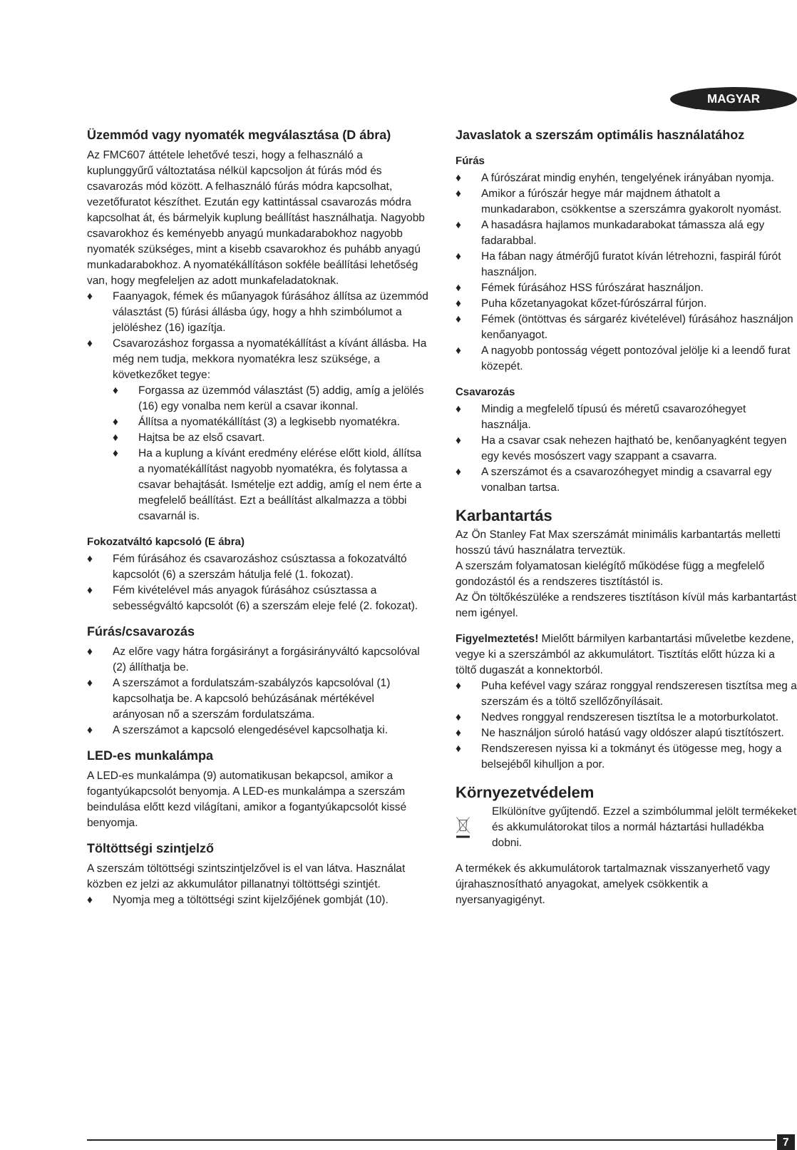MAGYAR
Üzemmód vagy nyomaték megválasztása (D ábra)
Az FMC607 áttétele lehetővé teszi, hogy a felhasználó a kuplunggyűrű változtatása nélkül kapcsoljon át fúrás mód és csavarozás mód között. A felhasználó fúrás módra kapcsolhat, vezetőfuratot készíthet. Ezután egy kattintással csavarozás módra kapcsolhat át, és bármelyik kuplung beállítást használhatja. Nagyobb csavarokhoz és keményebb anyagú munkadarabokhoz nagyobb nyomaték szükséges, mint a kisebb csavarokhoz és puhább anyagú munkadarabokhoz. A nyomatékállításon sokféle beállítási lehetőség van, hogy megfeleljen az adott munkafeladatoknak.
♦ Faanyagok, fémek és műanyagok fúrásához állítsa az üzemmód választást (5) fúrási állásba úgy, hogy a hhh szimbólumot a jelöléshez (16) igazítja.
♦ Csavarozáshoz forgassa a nyomatékállítást a kívánt állásba. Ha még nem tudja, mekkora nyomatékra lesz szüksége, a következőket tegye:
♦ Forgassa az üzemmód választást (5) addig, amíg a jelölés (16) egy vonalba nem kerül a csavar ikonnal.
♦ Állítsa a nyomatékállítást (3) a legkisebb nyomatékra.
♦ Hajtsa be az első csavart.
♦ Ha a kuplung a kívánt eredmény elérése előtt kiold, állítsa a nyomatékállítást nagyobb nyomatékra, és folytassa a csavar behajtását. Ismételje ezt addig, amíg el nem érte a megfelelő beállítást. Ezt a beállítást alkalmazza a többi csavarnál is.
Fokozatváltó kapcsoló (E ábra)
♦ Fém fúrásához és csavarozáshoz csúsztassa a fokozatváltó kapcsolót (6) a szerszám hátulja felé (1. fokozat).
♦ Fém kivételével más anyagok fúrásához csúsztassa a sebességváltó kapcsolót (6) a szerszám eleje felé (2. fokozat).
Fúrás/csavarozás
♦ Az előre vagy hátra forgásirányt a forgásirányváltó kapcsolóval (2) állíthatja be.
♦ A szerszámot a fordulatszám-szabályzós kapcsolóval (1) kapcsolhatja be. A kapcsoló behúzásának mértékével arányosan nő a szerszám fordulatszáma.
♦ A szerszámot a kapcsoló elengedésével kapcsolhatja ki.
LED-es munkalámpa
A LED-es munkalámpa (9) automatikusan bekapcsol, amikor a fogantyúkapcsolót benyomja. A LED-es munkalámpa a szerszám beindulása előtt kezd világítani, amikor a fogantyúkapcsolót kissé benyomja.
Töltöttségi szintjelző
A szerszám töltöttségi szintszintjelzővel is el van látva. Használat közben ez jelzi az akkumulátor pillanatnyi töltöttségi szintjét.
♦ Nyomja meg a töltöttségi szint kijelzőjének gombját (10).
Javaslatok a szerszám optimális használatához
Fúrás
♦ A fúrószárat mindig enyhén, tengelyének irányában nyomja.
♦ Amikor a fúrószár hegye már majdnem áthatolt a munkadarabon, csökkentse a szerszámra gyakorolt nyomást.
♦ A hasadásra hajlamos munkadarabokat támassza alá egy fadarabbal.
♦ Ha fában nagy átmérőjű furatot kíván létrehozni, faspirál fúrót használjon.
♦ Fémek fúrásához HSS fúrószárat használjon.
♦ Puha kőzetanyagokat kőzet-fúrószárral fúrjon.
♦ Fémek (öntöttvas és sárgaréz kivételével) fúrásához használjon kenőanyagot.
♦ A nagyobb pontosság végett pontozóval jelölje ki a leendő furat közepét.
Csavarozás
♦ Mindig a megfelelő típusú és méretű csavarozóhegyet használja.
♦ Ha a csavar csak nehezen hajtható be, kenőanyagként tegyen egy kevés mosószert vagy szappant a csavarra.
♦ A szerszámot és a csavarozóhegyet mindig a csavarral egy vonalban tartsa.
Karbantartás
Az Ön Stanley Fat Max szerszámát minimális karbantartás melletti hosszú távú használatra terveztük.
A szerszám folyamatosan kielégítő működése függ a megfelelő gondozástól és a rendszeres tisztítástól is.
Az Ön töltőkészüléke a rendszeres tisztításon kívül más karbantartást nem igényel.
Figyelmeztetés! Mielőtt bármilyen karbantartási műveletbe kezdene, vegye ki a szerszámból az akkumulátort. Tisztítás előtt húzza ki a töltő dugaszát a konnektorból.
♦ Puha kefével vagy száraz ronggyal rendszeresen tisztítsa meg a szerszám és a töltő szellőzőnyílásait.
♦ Nedves ronggyal rendszeresen tisztítsa le a motorburkolatot.
♦ Ne használjon súroló hatású vagy oldószer alapú tisztítószert.
♦ Rendszeresen nyissa ki a tokmányt és ütögesse meg, hogy a belsejéből kihulljon a por.
Környezetvédelem
Elkülönítve gyűjtendő. Ezzel a szimbólummal jelölt termékeket és akkumulátorokat tilos a normál háztartási hulladékba dobni.
A termékek és akkumulátorok tartalmaznak visszanyerhető vagy újrahasznosítható anyagokat, amelyek csökkentik a nyersanyagigényt.
7